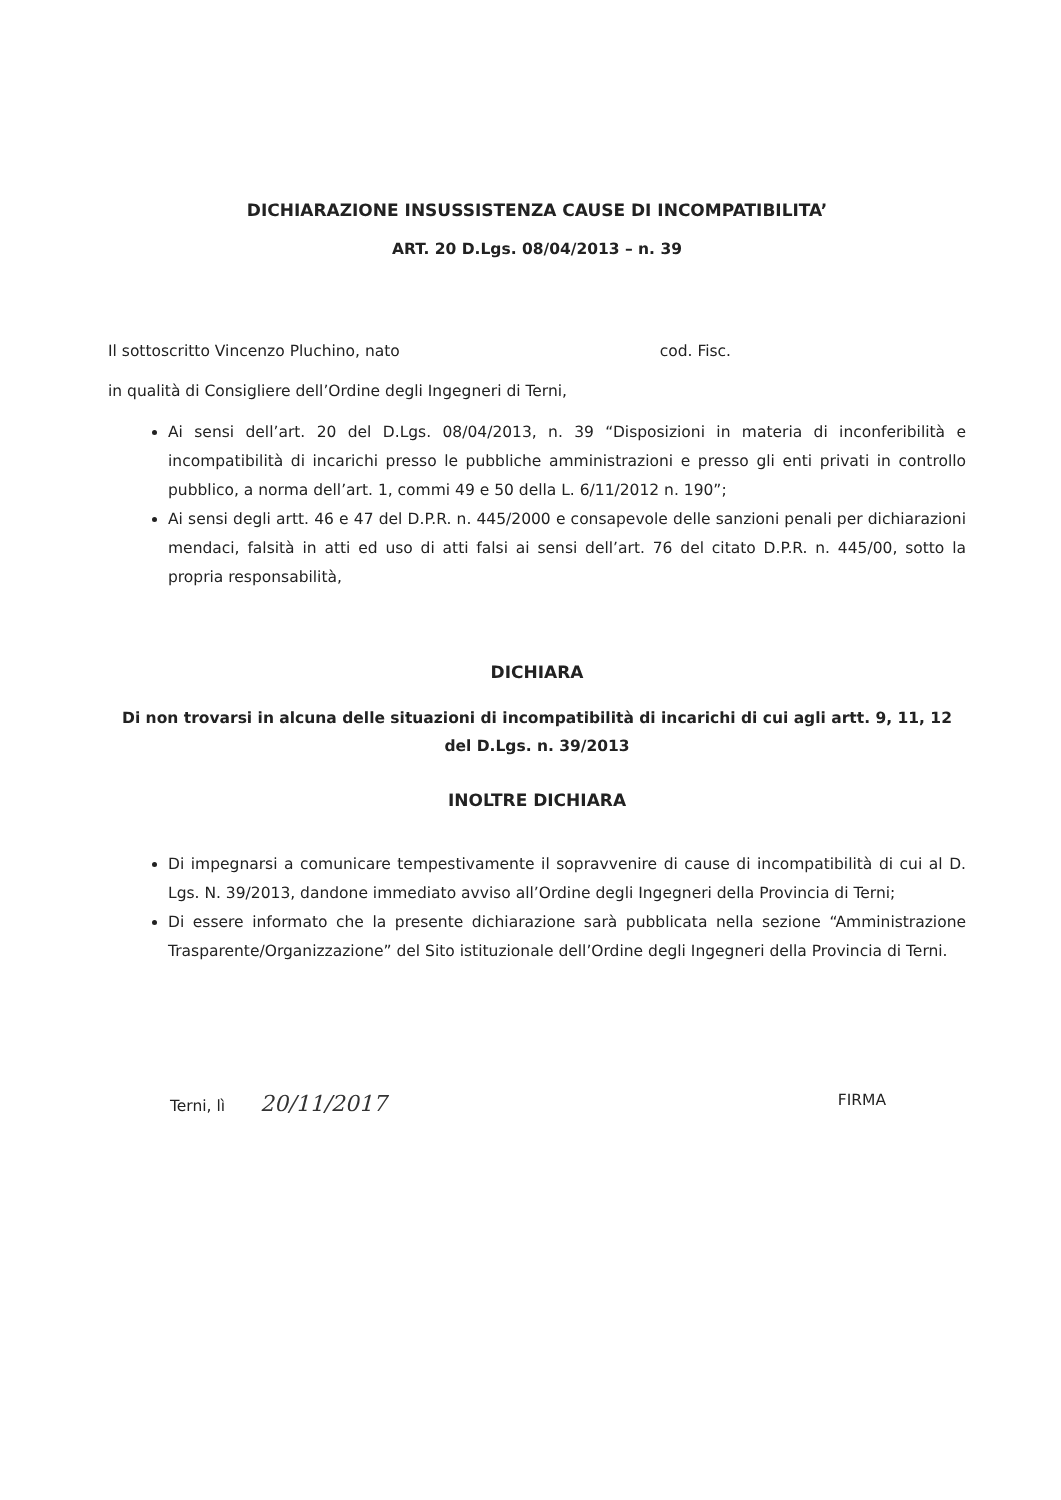DICHIARAZIONE INSUSSISTENZA CAUSE DI INCOMPATIBILITA’
ART. 20 D.Lgs. 08/04/2013 – n. 39
Il sottoscritto Vincenzo Pluchino, nato cod. Fisc.
in qualità di Consigliere dell’Ordine degli Ingegneri di Terni,
Ai sensi dell’art. 20 del D.Lgs. 08/04/2013, n. 39 “Disposizioni in materia di inconferibilità e incompatibilità di incarichi presso le pubbliche amministrazioni e presso gli enti privati in controllo pubblico, a norma dell’art. 1, commi 49 e 50 della L. 6/11/2012 n. 190”;
Ai sensi degli artt. 46 e 47 del D.P.R. n. 445/2000 e consapevole delle sanzioni penali per dichiarazioni mendaci, falsità in atti ed uso di atti falsi ai sensi dell’art. 76 del citato D.P.R. n. 445/00, sotto la propria responsabilità,
DICHIARA
Di non trovarsi in alcuna delle situazioni di incompatibilità di incarichi di cui agli artt. 9, 11, 12
del D.Lgs. n. 39/2013
INOLTRE DICHIARA
Di impegnarsi a comunicare tempestivamente il sopravvenire di cause di incompatibilità di cui al D. Lgs. N. 39/2013, dandone immediato avviso all’Ordine degli Ingegneri della Provincia di Terni;
Di essere informato che la presente dichiarazione sarà pubblicata nella sezione “Amministrazione Trasparente/Organizzazione” del Sito istituzionale dell’Ordine degli Ingegneri della Provincia di Terni.
Terni, lì 20/11/2017
FIRMA